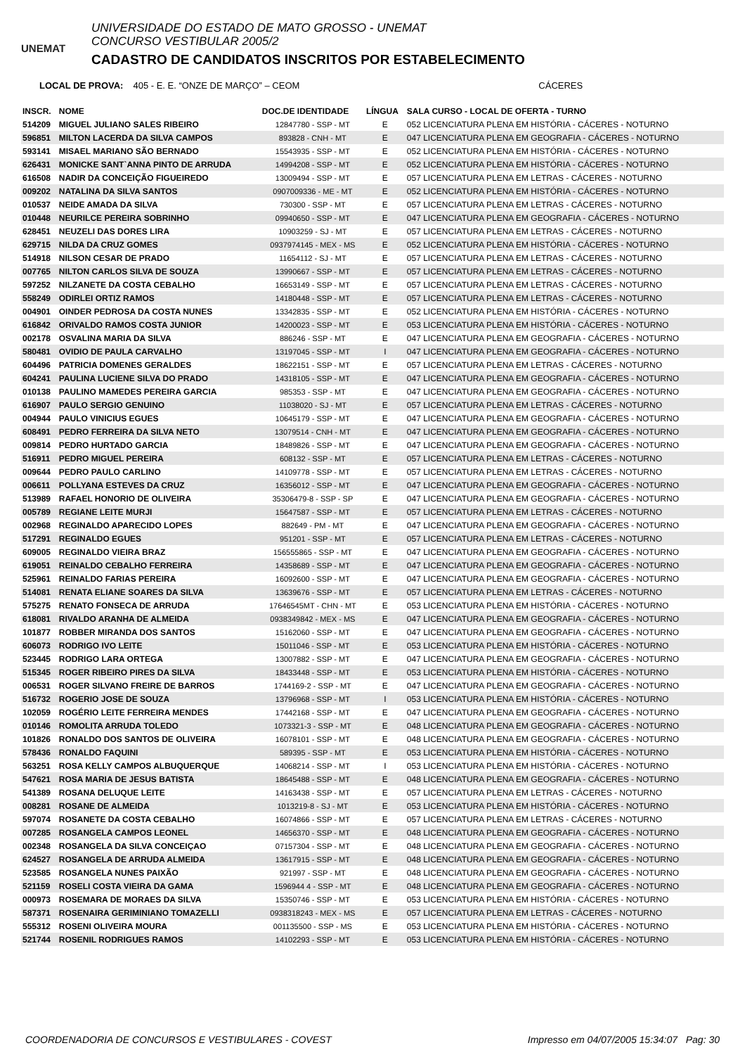UNEMAT
UNIVERSIDADE DO ESTADO DE MATO GROSSO - UNEMAT
CONCURSO VESTIBULAR 2005/2
CADASTRO DE CANDIDATOS INSCRITOS POR ESTABELECIMENTO
LOCAL DE PROVA: 405 - E. E. “ONZE DE MARÇO” – CEOM CÁCERES
| INSCR. | NOME | DOC.DE IDENTIDADE | LÍNGUA | SALA CURSO - LOCAL DE OFERTA - TURNO |
| --- | --- | --- | --- | --- |
| 514209 | MIGUEL JULIANO SALES RIBEIRO | 12847780 - SSP - MT | E | 052 LICENCIATURA PLENA EM HISTÓRIA - CÁCERES - NOTURNO |
| 596851 | MILTON LACERDA DA SILVA CAMPOS | 893828 - CNH - MT | E | 047 LICENCIATURA PLENA EM GEOGRAFIA - CÁCERES - NOTURNO |
| 593141 | MISAEL MARIANO SÃO BERNADO | 15543935 - SSP - MT | E | 052 LICENCIATURA PLENA EM HISTÓRIA - CÁCERES - NOTURNO |
| 626431 | MONICKE SANT`ANNA PINTO DE ARRUDA | 14994208 - SSP - MT | E | 052 LICENCIATURA PLENA EM HISTÓRIA - CÁCERES - NOTURNO |
| 616508 | NADIR DA CONCEIÇÃO FIGUEIREDO | 13009494 - SSP - MT | E | 057 LICENCIATURA PLENA EM LETRAS - CÁCERES - NOTURNO |
| 009202 | NATALINA DA SILVA SANTOS | 0907009336 - ME - MT | E | 052 LICENCIATURA PLENA EM HISTÓRIA - CÁCERES - NOTURNO |
| 010537 | NEIDE AMADA DA SILVA | 730300 - SSP - MT | E | 057 LICENCIATURA PLENA EM LETRAS - CÁCERES - NOTURNO |
| 010448 | NEURILCE PEREIRA SOBRINHO | 09940650 - SSP - MT | E | 047 LICENCIATURA PLENA EM GEOGRAFIA - CÁCERES - NOTURNO |
| 628451 | NEUZELI DAS DORES LIRA | 10903259 - SJ - MT | E | 057 LICENCIATURA PLENA EM LETRAS - CÁCERES - NOTURNO |
| 629715 | NILDA DA CRUZ GOMES | 0937974145 - MEX - MS | E | 052 LICENCIATURA PLENA EM HISTÓRIA - CÁCERES - NOTURNO |
| 514918 | NILSON CESAR DE PRADO | 11654112 - SJ - MT | E | 057 LICENCIATURA PLENA EM LETRAS - CÁCERES - NOTURNO |
| 007765 | NILTON CARLOS SILVA DE SOUZA | 13990667 - SSP - MT | E | 057 LICENCIATURA PLENA EM LETRAS - CÁCERES - NOTURNO |
| 597252 | NILZANETE DA COSTA CEBALHO | 16653149 - SSP - MT | E | 057 LICENCIATURA PLENA EM LETRAS - CÁCERES - NOTURNO |
| 558249 | ODIRLEI ORTIZ RAMOS | 14180448 - SSP - MT | E | 057 LICENCIATURA PLENA EM LETRAS - CÁCERES - NOTURNO |
| 004901 | OINDER PEDROSA DA COSTA NUNES | 13342835 - SSP - MT | E | 052 LICENCIATURA PLENA EM HISTÓRIA - CÁCERES - NOTURNO |
| 616842 | ORIVALDO RAMOS COSTA JUNIOR | 14200023 - SSP - MT | E | 053 LICENCIATURA PLENA EM HISTÓRIA - CÁCERES - NOTURNO |
| 002178 | OSVALINA MARIA DA SILVA | 886246 - SSP - MT | E | 047 LICENCIATURA PLENA EM GEOGRAFIA - CÁCERES - NOTURNO |
| 580481 | OVIDIO DE PAULA CARVALHO | 13197045 - SSP - MT | I | 047 LICENCIATURA PLENA EM GEOGRAFIA - CÁCERES - NOTURNO |
| 604496 | PATRICIA DOMENES GERALDES | 18622151 - SSP - MT | E | 057 LICENCIATURA PLENA EM LETRAS - CÁCERES - NOTURNO |
| 604241 | PAULINA LUCIENE SILVA DO PRADO | 14318105 - SSP - MT | E | 047 LICENCIATURA PLENA EM GEOGRAFIA - CÁCERES - NOTURNO |
| 010138 | PAULINO MAMEDES PEREIRA GARCIA | 985353 - SSP - MT | E | 047 LICENCIATURA PLENA EM GEOGRAFIA - CÁCERES - NOTURNO |
| 616907 | PAULO SERGIO GENUINO | 11038020 - SJ - MT | E | 057 LICENCIATURA PLENA EM LETRAS - CÁCERES - NOTURNO |
| 004944 | PAULO VINICIUS EGUES | 10645179 - SSP - MT | E | 047 LICENCIATURA PLENA EM GEOGRAFIA - CÁCERES - NOTURNO |
| 608491 | PEDRO FERREIRA DA SILVA NETO | 13079514 - CNH - MT | E | 047 LICENCIATURA PLENA EM GEOGRAFIA - CÁCERES - NOTURNO |
| 009814 | PEDRO HURTADO GARCIA | 18489826 - SSP - MT | E | 047 LICENCIATURA PLENA EM GEOGRAFIA - CÁCERES - NOTURNO |
| 516911 | PEDRO MIGUEL PEREIRA | 608132 - SSP - MT | E | 057 LICENCIATURA PLENA EM LETRAS - CÁCERES - NOTURNO |
| 009644 | PEDRO PAULO CARLINO | 14109778 - SSP - MT | E | 057 LICENCIATURA PLENA EM LETRAS - CÁCERES - NOTURNO |
| 006611 | POLLYANA ESTEVES DA CRUZ | 16356012 - SSP - MT | E | 047 LICENCIATURA PLENA EM GEOGRAFIA - CÁCERES - NOTURNO |
| 513989 | RAFAEL HONORIO DE OLIVEIRA | 35306479-8 - SSP - SP | E | 047 LICENCIATURA PLENA EM GEOGRAFIA - CÁCERES - NOTURNO |
| 005789 | REGIANE LEITE MURJI | 15647587 - SSP - MT | E | 057 LICENCIATURA PLENA EM LETRAS - CÁCERES - NOTURNO |
| 002968 | REGINALDO APARECIDO LOPES | 882649 - PM - MT | E | 047 LICENCIATURA PLENA EM GEOGRAFIA - CÁCERES - NOTURNO |
| 517291 | REGINALDO EGUES | 951201 - SSP - MT | E | 057 LICENCIATURA PLENA EM LETRAS - CÁCERES - NOTURNO |
| 609005 | REGINALDO VIEIRA BRAZ | 156555865 - SSP - MT | E | 047 LICENCIATURA PLENA EM GEOGRAFIA - CÁCERES - NOTURNO |
| 619051 | REINALDO CEBALHO FERREIRA | 14358689 - SSP - MT | E | 047 LICENCIATURA PLENA EM GEOGRAFIA - CÁCERES - NOTURNO |
| 525961 | REINALDO FARIAS PEREIRA | 16092600 - SSP - MT | E | 047 LICENCIATURA PLENA EM GEOGRAFIA - CÁCERES - NOTURNO |
| 514081 | RENATA ELIANE SOARES DA SILVA | 13639676 - SSP - MT | E | 057 LICENCIATURA PLENA EM LETRAS - CÁCERES - NOTURNO |
| 575275 | RENATO FONSECA DE ARRUDA | 17646545MT - CHN - MT | E | 053 LICENCIATURA PLENA EM HISTÓRIA - CÁCERES - NOTURNO |
| 618081 | RIVALDO ARANHA DE ALMEIDA | 0938349842 - MEX - MS | E | 047 LICENCIATURA PLENA EM GEOGRAFIA - CÁCERES - NOTURNO |
| 101877 | ROBBER MIRANDA DOS SANTOS | 15162060 - SSP - MT | E | 047 LICENCIATURA PLENA EM GEOGRAFIA - CÁCERES - NOTURNO |
| 606073 | RODRIGO IVO LEITE | 15011046 - SSP - MT | E | 053 LICENCIATURA PLENA EM HISTÓRIA - CÁCERES - NOTURNO |
| 523445 | RODRIGO LARA ORTEGA | 13007882 - SSP - MT | E | 047 LICENCIATURA PLENA EM GEOGRAFIA - CÁCERES - NOTURNO |
| 515345 | ROGER RIBEIRO PIRES DA SILVA | 18433448 - SSP - MT | E | 053 LICENCIATURA PLENA EM HISTÓRIA - CÁCERES - NOTURNO |
| 006531 | ROGER SILVANO FREIRE DE BARROS | 1744169-2 - SSP - MT | E | 047 LICENCIATURA PLENA EM GEOGRAFIA - CÁCERES - NOTURNO |
| 516732 | ROGERIO JOSE DE SOUZA | 13796968 - SSP - MT | I | 053 LICENCIATURA PLENA EM HISTÓRIA - CÁCERES - NOTURNO |
| 102059 | ROGÉRIO LEITE FERREIRA MENDES | 17442168 - SSP - MT | E | 047 LICENCIATURA PLENA EM GEOGRAFIA - CÁCERES - NOTURNO |
| 010146 | ROMOLITA ARRUDA TOLEDO | 1073321-3 - SSP - MT | E | 048 LICENCIATURA PLENA EM GEOGRAFIA - CÁCERES - NOTURNO |
| 101826 | RONALDO DOS SANTOS DE OLIVEIRA | 16078101 - SSP - MT | E | 048 LICENCIATURA PLENA EM GEOGRAFIA - CÁCERES - NOTURNO |
| 578436 | RONALDO FAQUINI | 589395 - SSP - MT | E | 053 LICENCIATURA PLENA EM HISTÓRIA - CÁCERES - NOTURNO |
| 563251 | ROSA KELLY CAMPOS ALBUQUERQUE | 14068214 - SSP - MT | I | 053 LICENCIATURA PLENA EM HISTÓRIA - CÁCERES - NOTURNO |
| 547621 | ROSA MARIA DE JESUS BATISTA | 18645488 - SSP - MT | E | 048 LICENCIATURA PLENA EM GEOGRAFIA - CÁCERES - NOTURNO |
| 541389 | ROSANA DELUQUE LEITE | 14163438 - SSP - MT | E | 057 LICENCIATURA PLENA EM LETRAS - CÁCERES - NOTURNO |
| 008281 | ROSANE DE ALMEIDA | 1013219-8 - SJ - MT | E | 053 LICENCIATURA PLENA EM HISTÓRIA - CÁCERES - NOTURNO |
| 597074 | ROSANETE DA COSTA CEBALHO | 16074866 - SSP - MT | E | 057 LICENCIATURA PLENA EM LETRAS - CÁCERES - NOTURNO |
| 007285 | ROSANGELA CAMPOS LEONEL | 14656370 - SSP - MT | E | 048 LICENCIATURA PLENA EM GEOGRAFIA - CÁCERES - NOTURNO |
| 002348 | ROSANGELA DA SILVA CONCEIÇAO | 07157304 - SSP - MT | E | 048 LICENCIATURA PLENA EM GEOGRAFIA - CÁCERES - NOTURNO |
| 624527 | ROSANGELA DE ARRUDA ALMEIDA | 13617915 - SSP - MT | E | 048 LICENCIATURA PLENA EM GEOGRAFIA - CÁCERES - NOTURNO |
| 523585 | ROSANGELA NUNES PAIXÃO | 921997 - SSP - MT | E | 048 LICENCIATURA PLENA EM GEOGRAFIA - CÁCERES - NOTURNO |
| 521159 | ROSELI COSTA VIEIRA DA GAMA | 1596944 4 - SSP - MT | E | 048 LICENCIATURA PLENA EM GEOGRAFIA - CÁCERES - NOTURNO |
| 000973 | ROSEMARA DE MORAES DA SILVA | 15350746 - SSP - MT | E | 053 LICENCIATURA PLENA EM HISTÓRIA - CÁCERES - NOTURNO |
| 587371 | ROSENAIRA GERIMINIANO TOMAZELLI | 0938318243 - MEX - MS | E | 057 LICENCIATURA PLENA EM LETRAS - CÁCERES - NOTURNO |
| 555312 | ROSENI OLIVEIRA MOURA | 001135500 - SSP - MS | E | 053 LICENCIATURA PLENA EM HISTÓRIA - CÁCERES - NOTURNO |
| 521744 | ROSENIL RODRIGUES RAMOS | 14102293 - SSP - MT | E | 053 LICENCIATURA PLENA EM HISTÓRIA - CÁCERES - NOTURNO |
COORDENADORIA DE CONCURSOS E VESTIBULARES - COVEST Impresso em 04/07/2005 15:34:07 Pag: 30